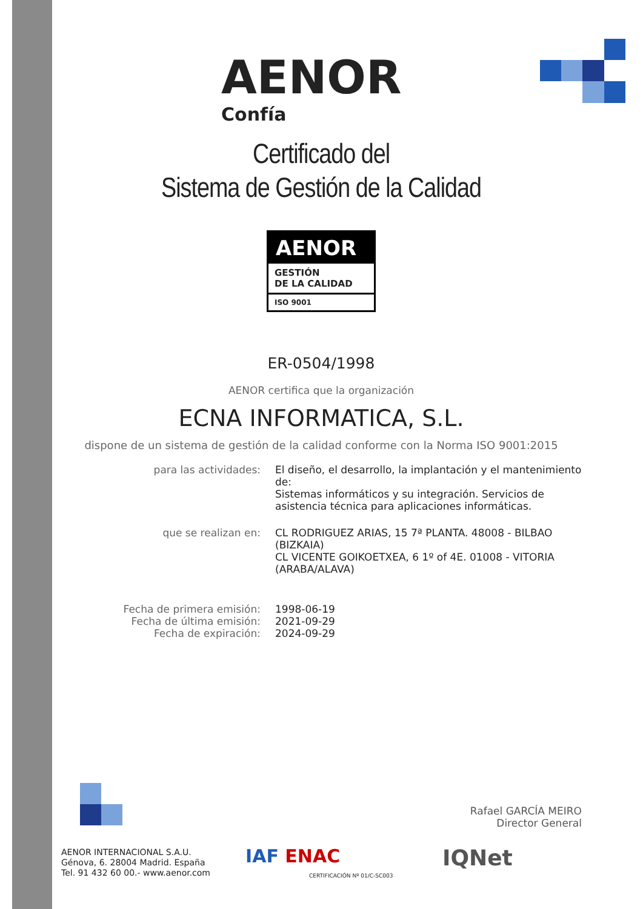AENOR
Confía
Certificado del
Sistema de Gestión de la Calidad
AENOR
GESTIÓN
DE LA CALIDAD
ISO 9001
ER-0504/1998
AENOR certifica que la organización
ECNA INFORMATICA, S.L.
dispone de un sistema de gestión de la calidad conforme con la Norma ISO 9001:2015
para las actividades: El diseño, el desarrollo, la implantación y el mantenimiento de:
Sistemas informáticos y su integración. Servicios de asistencia técnica para aplicaciones informáticas.
que se realizan en: CL RODRIGUEZ ARIAS, 15 7ª PLANTA. 48008 - BILBAO (BIZKAIA)
CL VICENTE GOIKOETXEA, 6 1º of 4E. 01008 - VITORIA (ARABA/ALAVA)
Fecha de primera emisión:
Fecha de última emisión:
Fecha de expiración:
1998-06-19
2021-09-29
2024-09-29
Rafael GARCÍA MEIRO
Director General
AENOR INTERNACIONAL S.A.U.
Génova, 6. 28004 Madrid. España
Tel. 91 432 60 00.- www.aenor.com
IAF ENAC
CERTIFICACIÓN Nº 01/C-SC003
IQNet